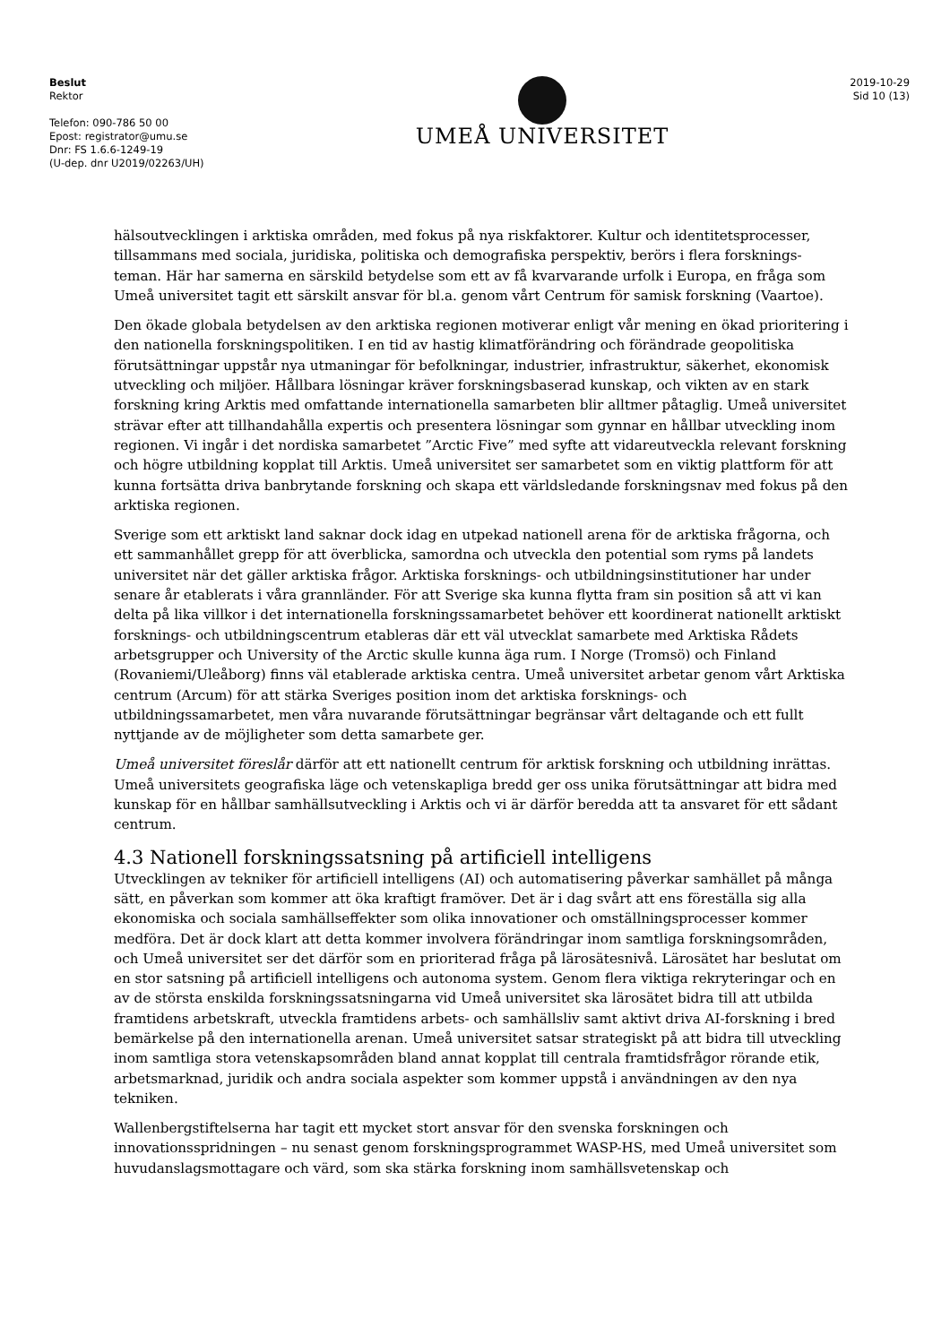Beslut
Rektor
Telefon: 090-786 50 00
Epost: registrator@umu.se
Dnr: FS 1.6.6-1249-19
(U-dep. dnr U2019/02263/UH)
UMEÅ UNIVERSITET
2019-10-29
Sid 10 (13)
hälsoutvecklingen i arktiska områden, med fokus på nya riskfaktorer. Kultur och identitetsprocesser, tillsammans med sociala, juridiska, politiska och demografiska perspektiv, berörs i flera forsknings-teman. Här har samerna en särskild betydelse som ett av få kvarvarande urfolk i Europa, en fråga som Umeå universitet tagit ett särskilt ansvar för bl.a. genom vårt Centrum för samisk forskning (Vaartoe).
Den ökade globala betydelsen av den arktiska regionen motiverar enligt vår mening en ökad prioritering i den nationella forskningspolitiken. I en tid av hastig klimatförändring och förändrade geopolitiska förutsättningar uppstår nya utmaningar för befolkningar, industrier, infrastruktur, säkerhet, ekonomisk utveckling och miljöer. Hållbara lösningar kräver forskningsbaserad kunskap, och vikten av en stark forskning kring Arktis med omfattande internationella samarbeten blir alltmer påtaglig. Umeå universitet strävar efter att tillhandahålla expertis och presentera lösningar som gynnar en hållbar utveckling inom regionen. Vi ingår i det nordiska samarbetet ”Arctic Five” med syfte att vidareutveckla relevant forskning och högre utbildning kopplat till Arktis. Umeå universitet ser samarbetet som en viktig plattform för att kunna fortsätta driva banbrytande forskning och skapa ett världsledande forskningsnav med fokus på den arktiska regionen.
Sverige som ett arktiskt land saknar dock idag en utpekad nationell arena för de arktiska frågorna, och ett sammanhållet grepp för att överblicka, samordna och utveckla den potential som ryms på landets universitet när det gäller arktiska frågor. Arktiska forsknings- och utbildningsinstitutioner har under senare år etablerats i våra grannländer. För att Sverige ska kunna flytta fram sin position så att vi kan delta på lika villkor i det internationella forskningssamarbetet behöver ett koordinerat nationellt arktiskt forsknings- och utbildningscentrum etableras där ett väl utvecklat samarbete med Arktiska Rådets arbetsgrupper och University of the Arctic skulle kunna äga rum. I Norge (Tromsö) och Finland (Rovaniemi/Uleåborg) finns väl etablerade arktiska centra. Umeå universitet arbetar genom vårt Arktiska centrum (Arcum) för att stärka Sveriges position inom det arktiska forsknings- och utbildningssamarbetet, men våra nuvarande förutsättningar begränsar vårt deltagande och ett fullt nyttjande av de möjligheter som detta samarbete ger.
Umeå universitet föreslår därför att ett nationellt centrum för arktisk forskning och utbildning inrättas. Umeå universitets geografiska läge och vetenskapliga bredd ger oss unika förutsättningar att bidra med kunskap för en hållbar samhällsutveckling i Arktis och vi är därför beredda att ta ansvaret för ett sådant centrum.
4.3 Nationell forskningssatsning på artificiell intelligens
Utvecklingen av tekniker för artificiell intelligens (AI) och automatisering påverkar samhället på många sätt, en påverkan som kommer att öka kraftigt framöver. Det är i dag svårt att ens föreställa sig alla ekonomiska och sociala samhällseffekter som olika innovationer och omställningsprocesser kommer medföra. Det är dock klart att detta kommer involvera förändringar inom samtliga forskningsområden, och Umeå universitet ser det därför som en prioriterad fråga på lärosätesnivå. Lärosätet har beslutat om en stor satsning på artificiell intelligens och autonoma system. Genom flera viktiga rekryteringar och en av de största enskilda forskningssatsningarna vid Umeå universitet ska lärosätet bidra till att utbilda framtidens arbetskraft, utveckla framtidens arbets- och samhällsliv samt aktivt driva AI-forskning i bred bemärkelse på den internationella arenan. Umeå universitet satsar strategiskt på att bidra till utveckling inom samtliga stora vetenskapsområden bland annat kopplat till centrala framtidsfrågor rörande etik, arbetsmarknad, juridik och andra sociala aspekter som kommer uppstå i användningen av den nya tekniken.
Wallenbergstiftelserna har tagit ett mycket stort ansvar för den svenska forskningen och innovationsspridningen – nu senast genom forskningsprogrammet WASP-HS, med Umeå universitet som huvudanslagsmottagare och värd, som ska stärka forskning inom samhällsvetenskap och